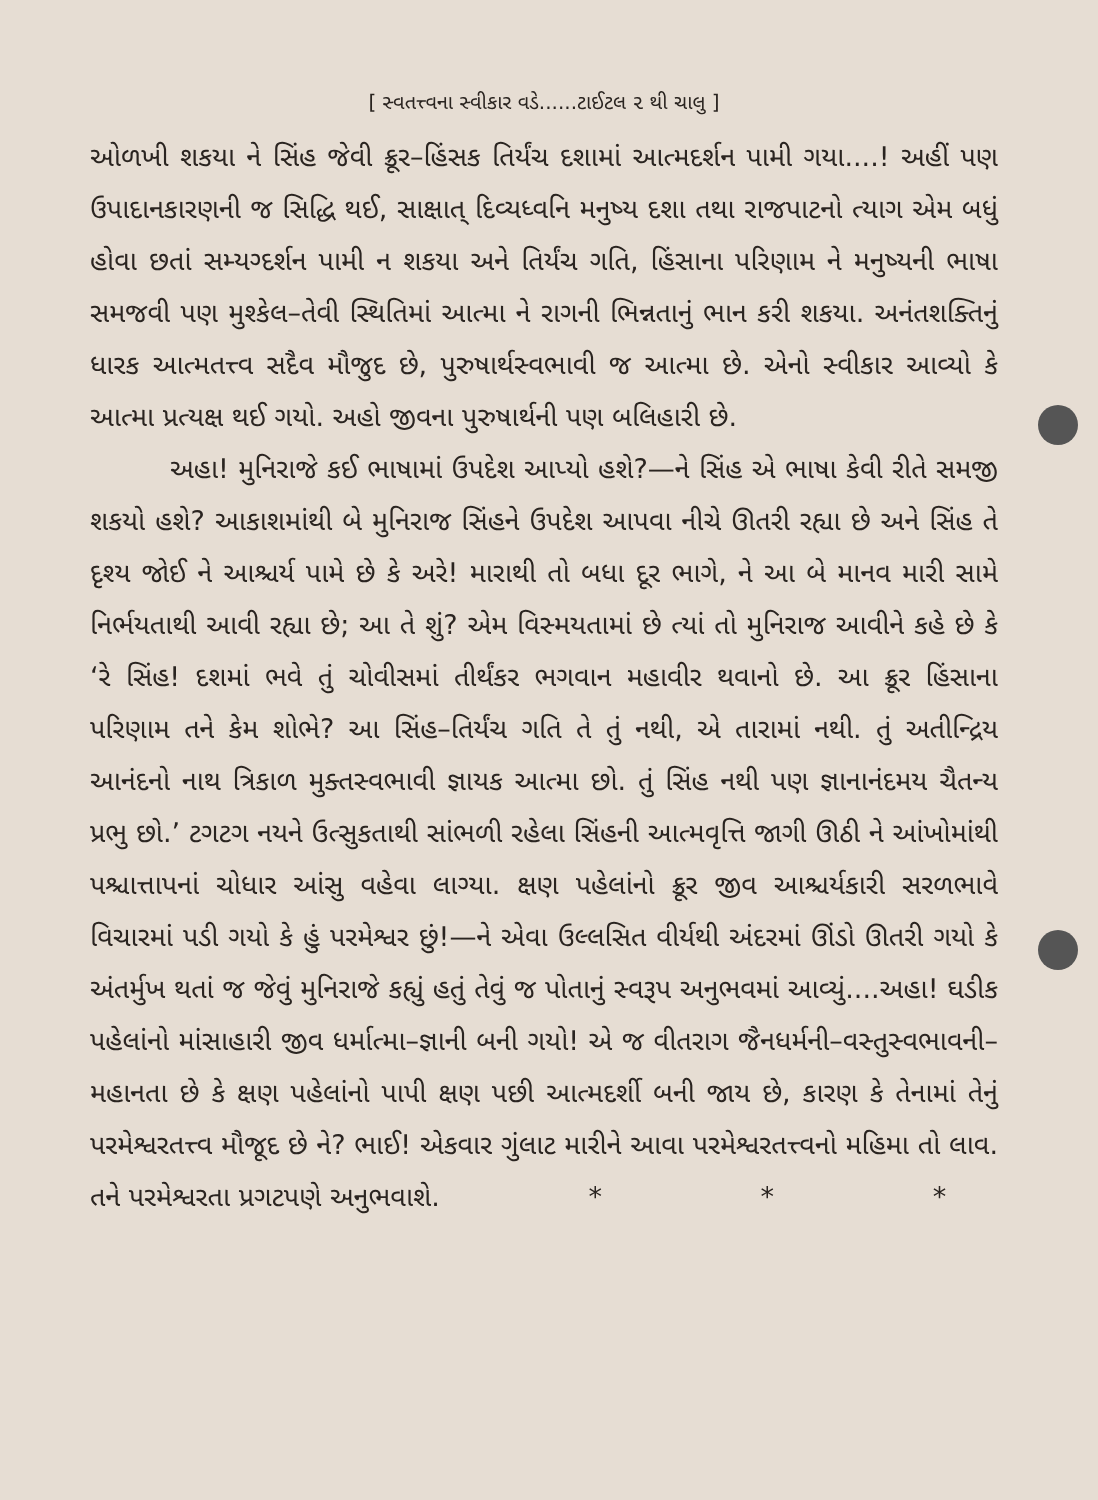[ સ્વતત્ત્વના સ્વીકાર વડે......ટાઈટલ ૨ થી ચાલુ ]
ઓળખી શકયા ને સિંહ જેવી ક્રૂર–હિંસક તિર્યંચ દશામાં આત્મદર્શન પામી ગયા....! અહીં પણ ઉપાદાનકારણની જ સિદ્ધિ થઈ, સાક્ષાત્ દિવ્યધ્વનિ મનુષ્ય દશા તથા રાજપાટનો ત્યાગ એમ બધું હોવા છતાં સમ્યગ્દર્શન પામી ન શકયા અને તિર્યંચ ગતિ, હિંસાના પરિણામ ને મનુષ્યની ભાષા સમજવી પણ મુશ્કેલ–તેવી સ્થિતિમાં આત્મા ને રાગની ભિન્નતાનું ભાન કરી શકયા. અનંતશક્તિનું ધારક આત્મતત્ત્વ સદૈવ મૌજુદ છે, પુરુષાર્થસ્વભાવી જ આત્મા છે. એનો સ્વીકાર આવ્યો કે આત્મા પ્રત્યક્ષ થઈ ગયો. અહો જીવના પુરુષાર્થની પણ બલિહારી છે.
અહા! મુનિરાજે કઈ ભાષામાં ઉપદેશ આપ્યો હશે?—ને સિંહ એ ભાષા કેવી રીતે સમજી શકયો હશે? આકાશમાંથી બે મુનિરાજ સિંહને ઉપદેશ આપવા નીચે ઊતરી રહ્યા છે અને સિંહ તે દૃશ્ય જોઈ ને આશ્ચર્ય પામે છે કે અરે! મારાથી તો બધા દૂર ભાગે, ને આ બે માનવ મારી સામે નિર્ભયતાથી આવી રહ્યા છે; આ તે શું? એમ વિસ્મયતામાં છે ત્યાં તો મુનિરાજ આવીને કહે છે કે ‘રે સિંહ! દશમાં ભવે તું ચોવીસમાં તીર્થંકર ભગવાન મહાવીર થવાનો છે. આ ક્રૂર હિંસાના પરિણામ તને કેમ શોભે? આ સિંહ–તિર્યંચ ગતિ તે તું નથી, એ તારામાં નથી. તું અતીન્દ્રિય આનંદનો નાથ ત્રિકાળ મુક્તસ્વભાવી જ્ઞાયક આત્મા છો. તું સિંહ નથી પણ જ્ઞાનાનંદમય ચૈતન્ય પ્રભુ છો.’ ટગટગ નયને ઉત્સુકતાથી સાંભળી રહેલા સિંહની આત્મવૃત્તિ જાગી ઊઠી ને આંખોમાંથી પશ્ચાત્તાપનાં ચોધાર આંસુ વહેવા લાગ્યા. ક્ષણ પહેલાંનો ક્રૂર જીવ આશ્ચર્યકારી સરળભાવે વિચારમાં પડી ગયો કે હું પરમેશ્વર છું!—ને એવા ઉલ્લસિત વીર્યથી અંદરમાં ઊંડો ઊતરી ગયો કે અંતર્મુખ થતાં જ જેવું મુનિરાજે કહ્યું હતું તેવું જ પોતાનું સ્વરૂપ અનુભવમાં આવ્યું....અહા! ઘડીક પહેલાંનો માંસાહારી જીવ ધર્માત્મા–જ્ઞાની બની ગયો! એ જ વીતરાગ જૈનધર્મની–વસ્તુસ્વભાવની–મહાનતા છે કે ક્ષણ પહેલાંનો પાપી ક્ષણ પછી આત્મદર્શી બની જાય છે, કારણ કે તેનામાં તેનું પરમેશ્વરતત્ત્વ મૌજૂદ છે ને? ભાઈ! એકવાર ગુંલાટ મારીને આવા પરમેશ્વરતત્ત્વનો મહિમા તો લાવ. તને પરમેશ્વરતા પ્રગટપણે અનુભવાશે. * * *